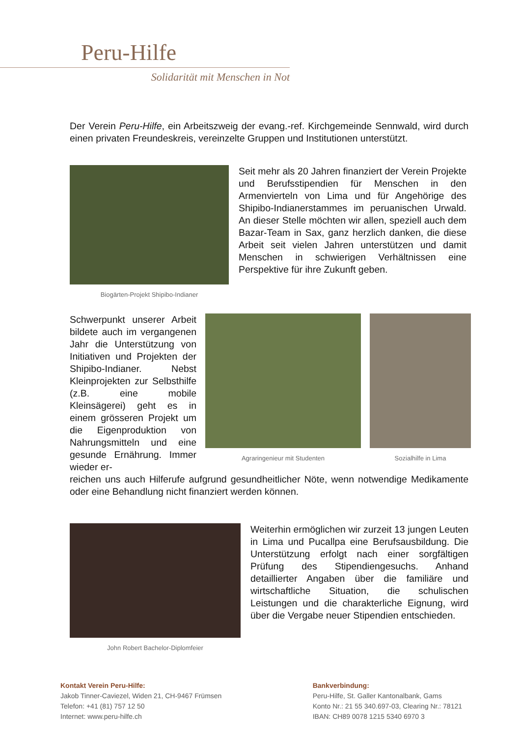Peru-Hilfe
Solidarität mit Menschen in Not
Der Verein Peru-Hilfe, ein Arbeitszweig der evang.-ref. Kirchgemeinde Sennwald, wird durch einen privaten Freundeskreis, vereinzelte Gruppen und Institutionen unterstützt.
Biogärten-Projekt Shipibo-Indianer
Seit mehr als 20 Jahren finanziert der Verein Projekte und Berufsstipendien für Menschen in den Armenvierteln von Lima und für Angehörige des Shipibo-Indianerstammes im peruanischen Urwald. An dieser Stelle möchten wir allen, speziell auch dem Bazar-Team in Sax, ganz herzlich danken, die diese Arbeit seit vielen Jahren unterstützen und damit Menschen in schwierigen Verhältnissen eine Perspektive für ihre Zukunft geben.
Schwerpunkt unserer Arbeit bildete auch im vergangenen Jahr die Unterstützung von Initiativen und Projekten der Shipibo-Indianer. Nebst Kleinprojekten zur Selbsthilfe (z.B. eine mobile Kleinsägerei) geht es in einem grösseren Projekt um die Eigenproduktion von Nahrungsmitteln und eine gesunde Ernährung. Immer wieder er-
Agraringenieur mit Studenten
Sozialhilfe in Lima
reichen uns auch Hilferufe aufgrund gesundheitlicher Nöte, wenn notwendige Medikamente oder eine Behandlung nicht finanziert werden können.
John Robert Bachelor-Diplomfeier
Weiterhin ermöglichen wir zurzeit 13 jungen Leuten in Lima und Pucallpa eine Berufsausbildung. Die Unterstützung erfolgt nach einer sorgfältigen Prüfung des Stipendiengesuchs. Anhand detaillierter Angaben über die familiäre und wirtschaftliche Situation, die schulischen Leistungen und die charakterliche Eignung, wird über die Vergabe neuer Stipendien entschieden.
Kontakt Verein Peru-Hilfe:
Jakob Tinner-Caviezel, Widen 21, CH-9467 Frümsen
Telefon: +41 (81) 757 12 50
Internet: www.peru-hilfe.ch
Bankverbindung:
Peru-Hilfe, St. Galler Kantonalbank, Gams
Konto Nr.: 21 55 340.697-03, Clearing Nr.: 78121
IBAN: CH89 0078 1215 5340 6970 3